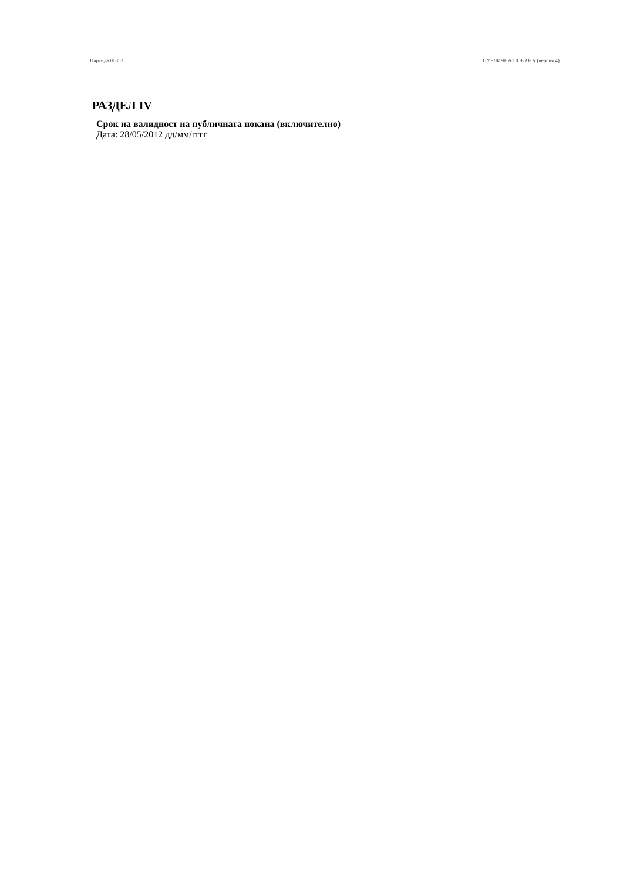Партида 00353 ПУБЛИЧНА ПОКАНА (версия 4)
РАЗДЕЛ IV
Срок на валидност на публичната покана (включително)
Дата: 28/05/2012 дд/мм/гггг